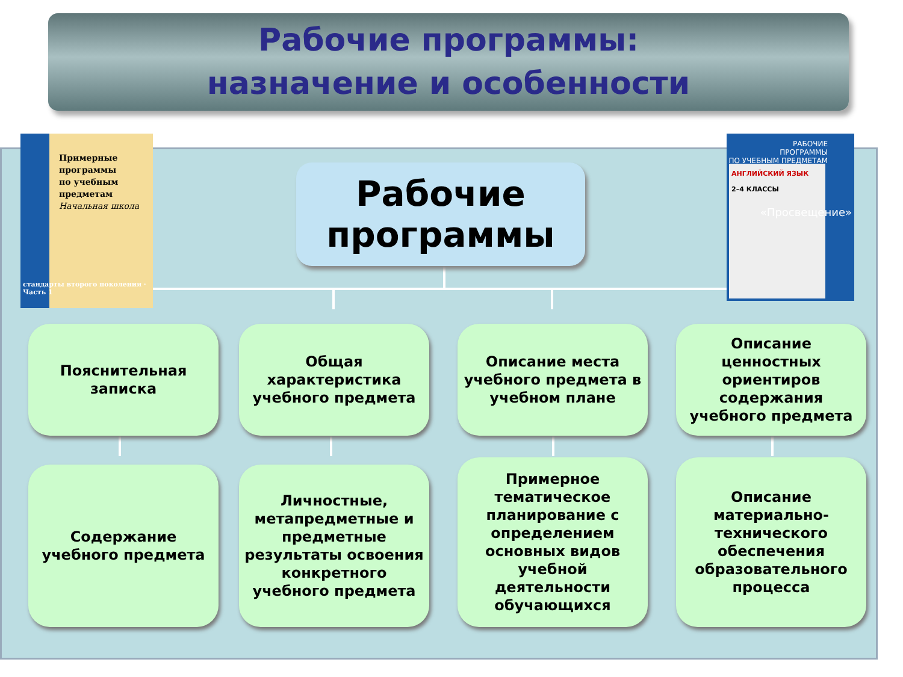Рабочие программы:
назначение и особенности
Примерные
программы
по учебным
предметам
Начальная школа
стандарты второго поколения · Часть 1
РАБОЧИЕ
ПРОГРАММЫ
ПО УЧЕБНЫМ ПРЕДМЕТАМ
АНГЛИЙСКИЙ ЯЗЫК
2–4 КЛАССЫ
«Просвещение»
Рабочие
программы
Пояснительная записка
Общая характеристика учебного предмета
Описание места учебного предмета в учебном плане
Описание ценностных ориентиров содержания учебного предмета
Содержание учебного предмета
Личностные, метапредметные и предметные результаты освоения конкретного учебного предмета
Примерное тематическое планирование с определением основных видов учебной деятельности обучающихся
Описание материально-технического обеспечения образовательного процесса